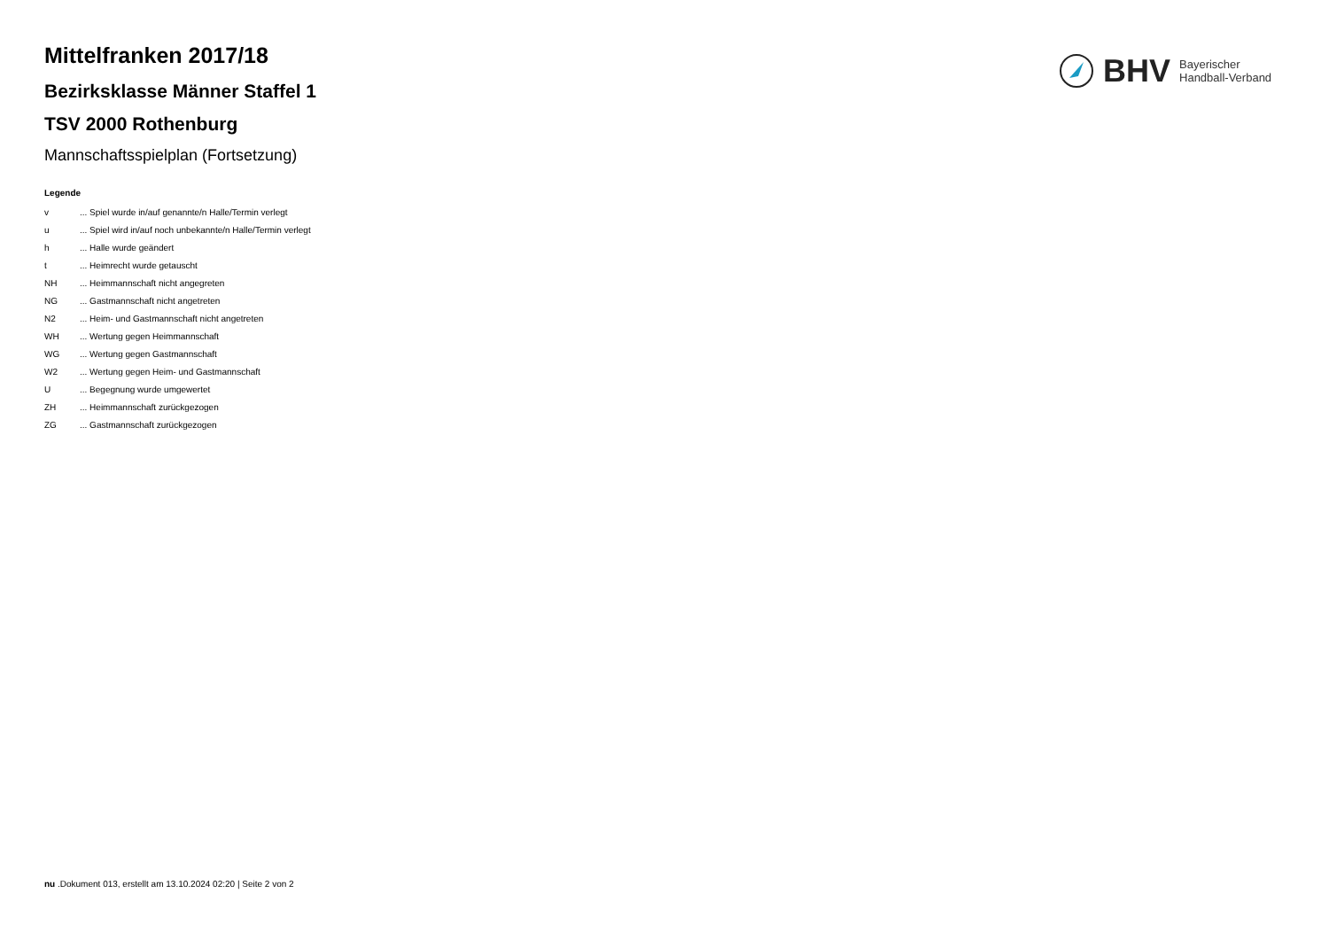BHV Bayerischer
Handball-Verband
Mittelfranken 2017/18
Bezirksklasse Männer Staffel 1
TSV 2000 Rothenburg
Mannschaftsspielplan (Fortsetzung)
Legende
| v | ... Spiel wurde in/auf genannte/n Halle/Termin verlegt |
| u | ... Spiel wird in/auf noch unbekannte/n Halle/Termin verlegt |
| h | ... Halle wurde geändert |
| t | ... Heimrecht wurde getauscht |
| NH | ... Heimmannschaft nicht angegreten |
| NG | ... Gastmannschaft nicht angetreten |
| N2 | ... Heim- und Gastmannschaft nicht angetreten |
| WH | ... Wertung gegen Heimmannschaft |
| WG | ... Wertung gegen Gastmannschaft |
| W2 | ... Wertung gegen Heim- und Gastmannschaft |
| U | ... Begegnung wurde umgewertet |
| ZH | ... Heimmannschaft zurückgezogen |
| ZG | ... Gastmannschaft zurückgezogen |
nu .Dokument 013, erstellt am 13.10.2024 02:20 | Seite 2 von 2